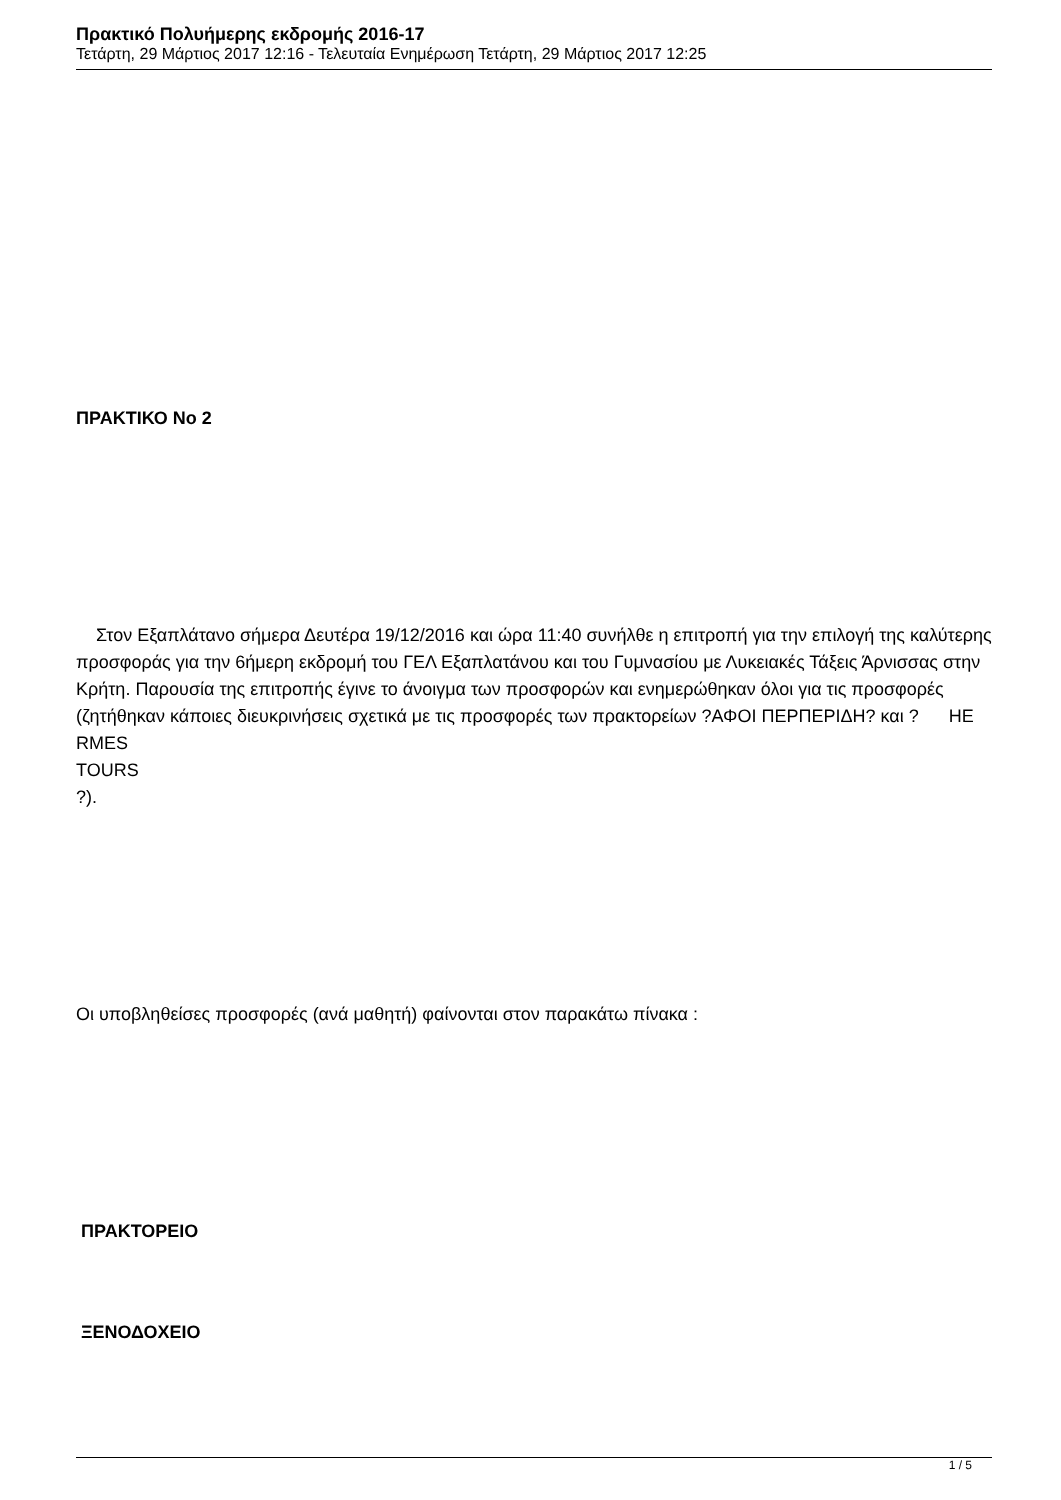Πρακτικό Πολυήμερης εκδρομής 2016-17
Τετάρτη, 29 Μάρτιος 2017 12:16 - Τελευταία Ενημέρωση Τετάρτη, 29 Μάρτιος 2017 12:25
ΠΡΑΚΤΙΚΟ Νο 2
Στον Εξαπλάτανο σήμερα Δευτέρα 19/12/2016 και ώρα 11:40 συνήλθε η επιτροπή για την επιλογή της καλύτερης προσφοράς για την 6ήμερη εκδρομή του ΓΕΛ Εξαπλατάνου και του Γυμνασίου με Λυκειακές Τάξεις Άρνισσας στην Κρήτη. Παρουσία της επιτροπής έγινε το άνοιγμα των προσφορών και ενημερώθηκαν όλοι για τις προσφορές (ζητήθηκαν κάποιες διευκρινήσεις σχετικά με τις προσφορές των πρακτορείων ?ΑΦΟΙ ΠΕΡΠΕΡΙΔΗ? και ? HE
RMES
TOURS
?).
Οι υποβληθείσες προσφορές (ανά μαθητή) φαίνονται στον παρακάτω πίνακα :
ΠΡΑΚΤΟΡΕΙΟ
ΞΕΝΟΔΟΧΕΙΟ
1 / 5